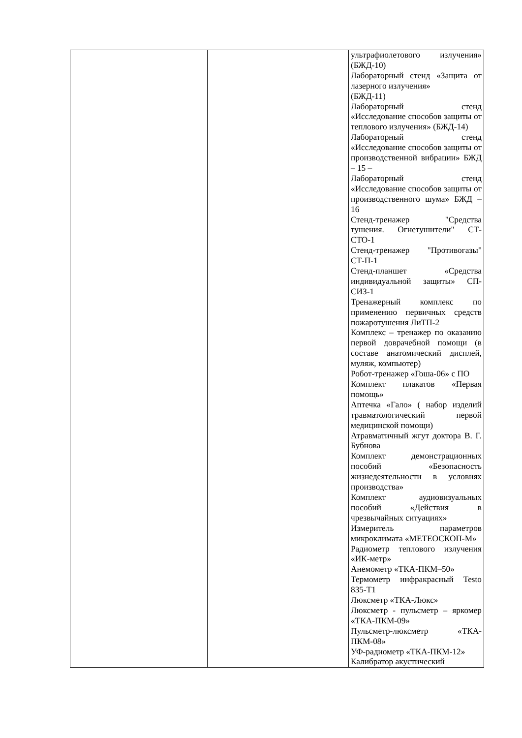| | | ультрафиолетового излучения» (БЖД-10) Лабораторный стенд «Защита от лазерного излучения» (БЖД-11) Лабораторный стенд «Исследование способов защиты от теплового излучения» (БЖД-14) Лабораторный стенд «Исследование способов защиты от производственной вибрации» БЖД – 15 – Лабораторный стенд «Исследование способов защиты от производственного шума» БЖД – 16 Стенд-тренажер "Средства тушения. Огнетушители" СТ-СТО-1 Стенд-тренажер "Противогазы" СТ-П-1 Стенд-планшет «Средства индивидуальной защиты» СП-СИЗ-1 Тренажерный комплекс по применению первичных средств пожаротушения ЛиТП-2 Комплекс – тренажер по оказанию первой доврачебной помощи (в составе анатомический дисплей, муляж, компьютер) Робот-тренажер «Гоша-06» с ПО Комплект плакатов «Первая помощь» Аптечка «Гало» ( набор изделий травматологический первой медицинской помощи) Атравматичный жгут доктора В. Г. Бубнова Комплект демонстрационных пособий «Безопасность жизнедеятельности в условиях производства» Комплект аудиовизуальных пособий «Действия в чрезвычайных ситуациях» Измеритель параметров микроклимата «МЕТЕОСКОП-М» Радиометр теплового излучения «ИК-метр» Анемометр «ТКА-ПКМ–50» Термометр инфракрасный Testo 835-Т1 Люксметр «ТКА-Люкс» Люксметр - пульсметр – яркомер «ТКА-ПКМ-09» Пульсметр-люксметр «ТКА-ПКМ-08» УФ-радиометр «ТКА-ПКМ-12» Калибратор акустический |